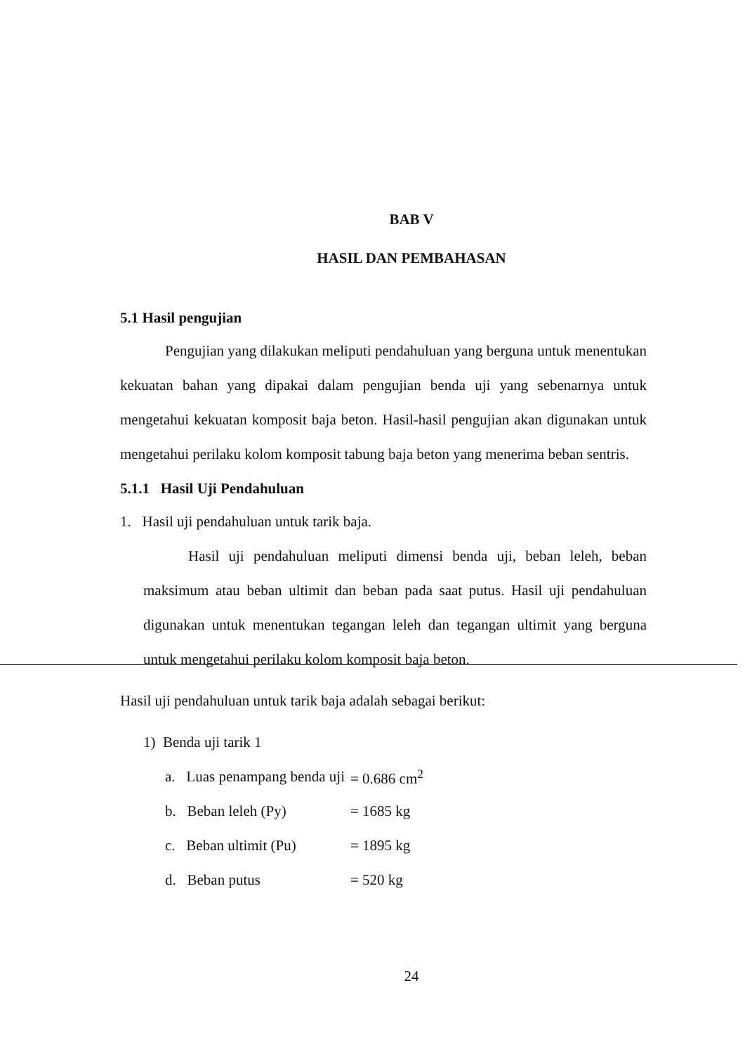BAB V
HASIL DAN PEMBAHASAN
5.1 Hasil pengujian
Pengujian yang dilakukan meliputi pendahuluan yang berguna untuk menentukan kekuatan bahan yang dipakai dalam pengujian benda uji yang sebenarnya untuk mengetahui kekuatan komposit baja beton. Hasil-hasil pengujian akan digunakan untuk mengetahui perilaku kolom komposit tabung baja beton yang menerima beban sentris.
5.1.1 Hasil Uji Pendahuluan
1. Hasil uji pendahuluan untuk tarik baja.
Hasil uji pendahuluan meliputi dimensi benda uji, beban leleh, beban maksimum atau beban ultimit dan beban pada saat putus. Hasil uji pendahuluan digunakan untuk menentukan tegangan leleh dan tegangan ultimit yang berguna untuk mengetahui perilaku kolom komposit baja beton.
Hasil uji pendahuluan untuk tarik baja adalah sebagai berikut:
1) Benda uji tarik 1
| a. Luas penampang benda uji | = 0.686 cm<sup>2</sup> |
| b. Beban leleh (Py) | = 1685 kg |
| c. Beban ultimit (Pu) | = 1895 kg |
| d. Beban putus | = 520 kg |
24